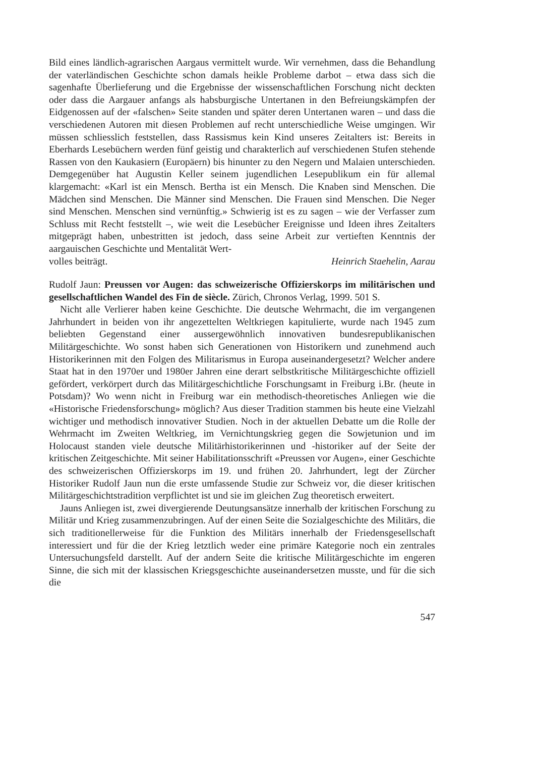Bild eines ländlich-agrarischen Aargaus vermittelt wurde. Wir vernehmen, dass die Behandlung der vaterländischen Geschichte schon damals heikle Probleme darbot – etwa dass sich die sagenhafte Überlieferung und die Ergebnisse der wissenschaftlichen Forschung nicht deckten oder dass die Aargauer anfangs als habsburgische Untertanen in den Befreiungskämpfen der Eidgenossen auf der «falschen» Seite standen und später deren Untertanen waren – und dass die verschiedenen Autoren mit diesen Problemen auf recht unterschiedliche Weise umgingen. Wir müssen schliesslich feststellen, dass Rassismus kein Kind unseres Zeitalters ist: Bereits in Eberhards Lesebüchern werden fünf geistig und charakterlich auf verschiedenen Stufen stehende Rassen von den Kaukasiern (Europäern) bis hinunter zu den Negern und Malaien unterschieden. Demgegenüber hat Augustin Keller seinem jugendlichen Lesepublikum ein für allemal klargemacht: «Karl ist ein Mensch. Bertha ist ein Mensch. Die Knaben sind Menschen. Die Mädchen sind Menschen. Die Männer sind Menschen. Die Frauen sind Menschen. Die Neger sind Menschen. Menschen sind vernünftig.» Schwierig ist es zu sagen – wie der Verfasser zum Schluss mit Recht feststellt –, wie weit die Lesebücher Ereignisse und Ideen ihres Zeitalters mitgeprägt haben, unbestritten ist jedoch, dass seine Arbeit zur vertieften Kenntnis der aargauischen Geschichte und Mentalität Wert-
volles beiträgt. Heinrich Staehelin, Aarau
Rudolf Jaun: Preussen vor Augen: das schweizerische Offizierskorps im militärischen und gesellschaftlichen Wandel des Fin de siècle. Zürich, Chronos Verlag, 1999. 501 S.
Nicht alle Verlierer haben keine Geschichte. Die deutsche Wehrmacht, die im vergangenen Jahrhundert in beiden von ihr angezettelten Weltkriegen kapitulierte, wurde nach 1945 zum beliebten Gegenstand einer aussergewöhnlich innovativen bundesrepublikanischen Militärgeschichte. Wo sonst haben sich Generationen von Historikern und zunehmend auch Historikerinnen mit den Folgen des Militarismus in Europa auseinandergesetzt? Welcher andere Staat hat in den 1970er und 1980er Jahren eine derart selbstkritische Militärgeschichte offiziell gefördert, verkörpert durch das Militärgeschichtliche Forschungsamt in Freiburg i.Br. (heute in Potsdam)? Wo wenn nicht in Freiburg war ein methodisch-theoretisches Anliegen wie die «Historische Friedensforschung» möglich? Aus dieser Tradition stammen bis heute eine Vielzahl wichtiger und methodisch innovativer Studien. Noch in der aktuellen Debatte um die Rolle der Wehrmacht im Zweiten Weltkrieg, im Vernichtungskrieg gegen die Sowjetunion und im Holocaust standen viele deutsche Militärhistorikerinnen und -historiker auf der Seite der kritischen Zeitgeschichte. Mit seiner Habilitationsschrift «Preussen vor Augen», einer Geschichte des schweizerischen Offizierskorps im 19. und frühen 20. Jahrhundert, legt der Zürcher Historiker Rudolf Jaun nun die erste umfassende Studie zur Schweiz vor, die dieser kritischen Militärgeschichtstradition verpflichtet ist und sie im gleichen Zug theoretisch erweitert.
Jauns Anliegen ist, zwei divergierende Deutungsansätze innerhalb der kritischen Forschung zu Militär und Krieg zusammenzubringen. Auf der einen Seite die Sozialgeschichte des Militärs, die sich traditionellerweise für die Funktion des Militärs innerhalb der Friedensgesellschaft interessiert und für die der Krieg letztlich weder eine primäre Kategorie noch ein zentrales Untersuchungsfeld darstellt. Auf der andern Seite die kritische Militärgeschichte im engeren Sinne, die sich mit der klassischen Kriegsgeschichte auseinandersetzen musste, und für die sich die
547